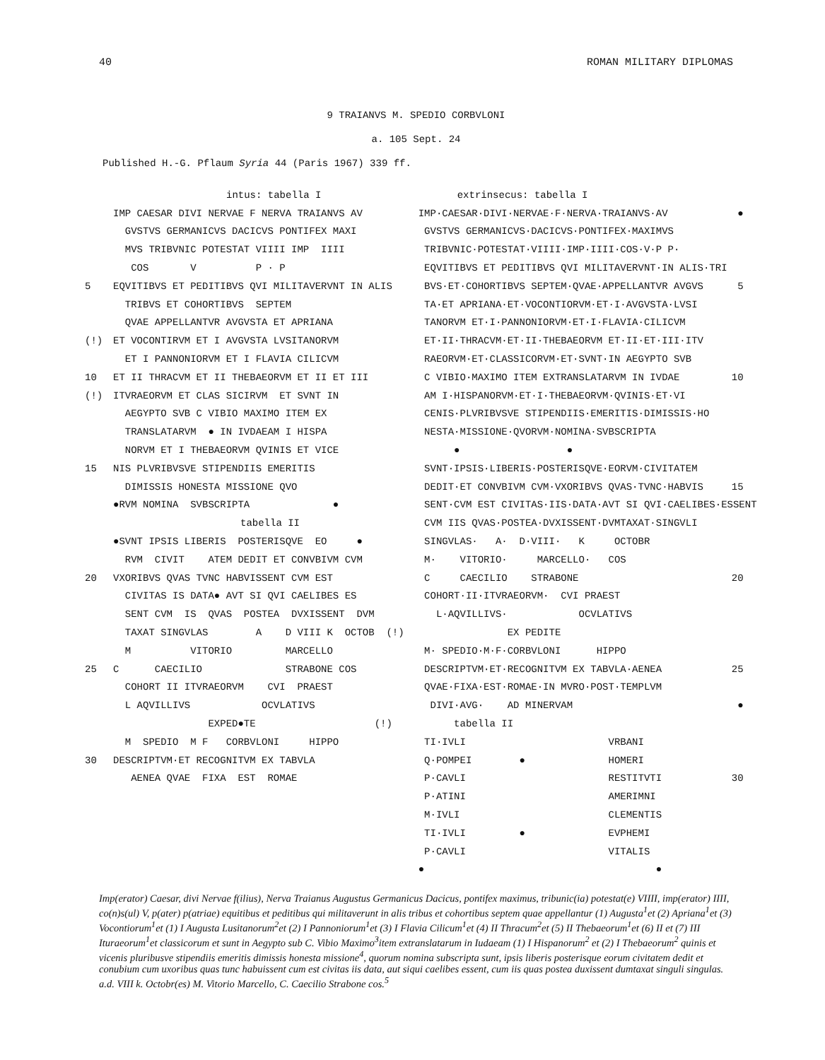40 ROMAN MILITARY DIPLOMAS
9 TRAIANVS M. SPEDIO CORBVLONI
a. 105 Sept. 24
Published H.-G. Pflaum Syria 44 (Paris 1967) 339 ff.
intus: tabella I
IMP CAESAR DIVI NERVAE F NERVA TRAIANVS AV
GVSTVS GERMANICVS DACICVS PONTIFEX MAXI
MVS TRIBVNIC POTESTAT VIIII IMP IIII
COS V P · P
5 EQVITIBVS ET PEDITIBVS QVI MILITAVERVNT IN ALIS
TRIBVS ET COHORTIBVS SEPTEM
QVAE APPELLANTVR AVGVSTA ET APRIANA
(!) ET VOCONTIRVM ET I AVGVSTA LVSITANORVM
ET I PANNONIORVM ET I FLAVIA CILICVM
10 ET II THRACVM ET II THEBAEORVM ET II ET III
(!) ITVRAEORVM ET CLAS SICIRVM ET SVNT IN
AEGYPTO SVB C VIBIO MAXIMO ITEM EX
TRANSLATARVM ● IN IVDAEAM I HISPA
NORVM ET I THEBAEORVM QVINIS ET VICE
15 NIS PLVRIBVSVE STIPENDIIS EMERITIS
DIMISSIS HONESTA MISSIONE QVO
●RVM NOMINA SVBSCRIPTA ●
tabella II
●SVNT IPSIS LIBERIS POSTERISQVE EO ●
RVM CIVIT ATEM DEDIT ET CONVBIVM CVM
20 VXORIBVS QVAS TVNC HABVISSENT CVM EST
CIVITAS IS DATA● AVT SI QVI CAELIBES ES
SENT CVM IS QVAS POSTEA DVXISSENT DVM
TAXAT SINGVLAS A D VIII K OCTOB (!)
M VITORIO MARCELLO
25 C CAECILIO STRABONE COS
COHORT II ITVRAEORVM CVI PRAEST
L AQVILLIVS OCVLATIVS
EXPED●TE (!)
M SPEDIO M F CORBVLONI HIPPO
30 DESCRIPTVM·ET RECOGNITVM EX TABVLA
AENEA QVAE FIXA EST ROMAE
extrinsecus: tabella I
IMP·CAESAR·DIVI·NERVAE·F·NERVA·TRAIANVS·AV ●
GVSTVS GERMANICVS·DACICVS·PONTIFEX·MAXIMVS
TRIBVNIC·POTESTAT·VIIII·IMP·IIII·COS·V·P P·
EQVITIBVS ET PEDITIBVS QVI MILITAVERVNT·IN ALIS·TRI
BVS·ET·COHORTIBVS SEPTEM·QVAE·APPELLANTVR AVGVS 5
TA·ET APRIANA·ET·VOCONTIORVM·ET·I·AVGVSTA·LVSI
TANORVM ET·I·PANNONIORVM·ET·I·FLAVIA·CILICVM
ET·II·THRACVM·ET·II·THEBAEORVM ET·II·ET·III·ITV
RAEORVM·ET·CLASSICORVM·ET·SVNT·IN AEGYPTO SVB
C VIBIO·MAXIMO ITEM EXTRANSLATARVM IN IVDAE 10
AM I·HISPANORVM·ET·I·THEBAEORVM·QVINIS·ET·VI
CENIS·PLVRIBVSVE STIPENDIIS·EMERITIS·DIMISSIS·HO
NESTA·MISSIONE·QVORVM·NOMINA·SVBSCRIPTA
● ●
SVNT·IPSIS·LIBERIS·POSTERISQVE·EORVM·CIVITATEM
DEDIT·ET CONVBIVM CVM·VXORIBVS QVAS·TVNC·HABVIS 15
SENT·CVM EST CIVITAS·IIS·DATA·AVT SI QVI·CAELIBES·ESSENT
CVM IIS QVAS·POSTEA·DVXISSENT·DVMTAXAT·SINGVLI
SINGVLAS· A· D·VIII· K OCTOBR
M· VITORIO· MARCELLO· COS
C CAECILIO STRABONE 20
COHORT·II·ITVRAEORVM· CVI PRAEST
L·AQVILLIVS· OCVLATIVS
EX PEDITE
M· SPEDIO·M·F·CORBVLONI HIPPO
DESCRIPTVM·ET·RECOGNITVM EX TABVLA·AENEA 25
QVAE·FIXA·EST·ROMAE·IN MVRO·POST·TEMPLVM
DIVI·AVG· AD MINERVAM ●
tabella II
TI·IVLI VRBANI
Q·POMPEI ● HOMERI
P·CAVLI RESTITVTI 30
P·ATINI AMERIMNI
M·IVLI CLEMENTIS
TI·IVLI ● EVPHEMI
P·CAVLI VITALIS
● ●
Imp(erator) Caesar, divi Nervae f(ilius), Nerva Traianus Augustus Germanicus Dacicus, pontifex maximus, tribunic(ia) potestat(e) VIIII, imp(erator) IIII, co(n)s(ul) V, p(ater) p(atriae) equitibus et peditibus qui militaverunt in alis tribus et cohortibus septem quae appellantur (1) Augusta<sup>1</sup>et (2) Apriana<sup>1</sup>et (3) Vocontiorum<sup>1</sup>et (1) I Augusta Lusitanorum<sup>2</sup>et (2) I Pannoniorum<sup>1</sup>et (3) I Flavia Cilicum<sup>1</sup>et (4) II Thracum<sup>2</sup>et (5) II Thebaeorum<sup>1</sup>et (6) II et (7) III Ituraeorum<sup>1</sup>et classicorum et sunt in Aegypto sub C. Vibio Maximo<sup>3</sup>item extranslatarum in Iudaeam (1) I Hispanorum<sup>2</sup> et (2) I Thebaeorum<sup>2</sup> quinis et vicenis pluribusve stipendiis emeritis dimissis honesta missione<sup>4</sup>, quorum nomina subscripta sunt, ipsis liberis posterisque eorum civitatem dedit et conubium cum uxoribus quas tunc habuissent cum est civitas iis data, aut siqui caelibes essent, cum iis quas postea duxissent dumtaxat singuli singulas.
a.d. VIII k. Octobr(es) M. Vitorio Marcello, C. Caecilio Strabone cos.<sup>5</sup>